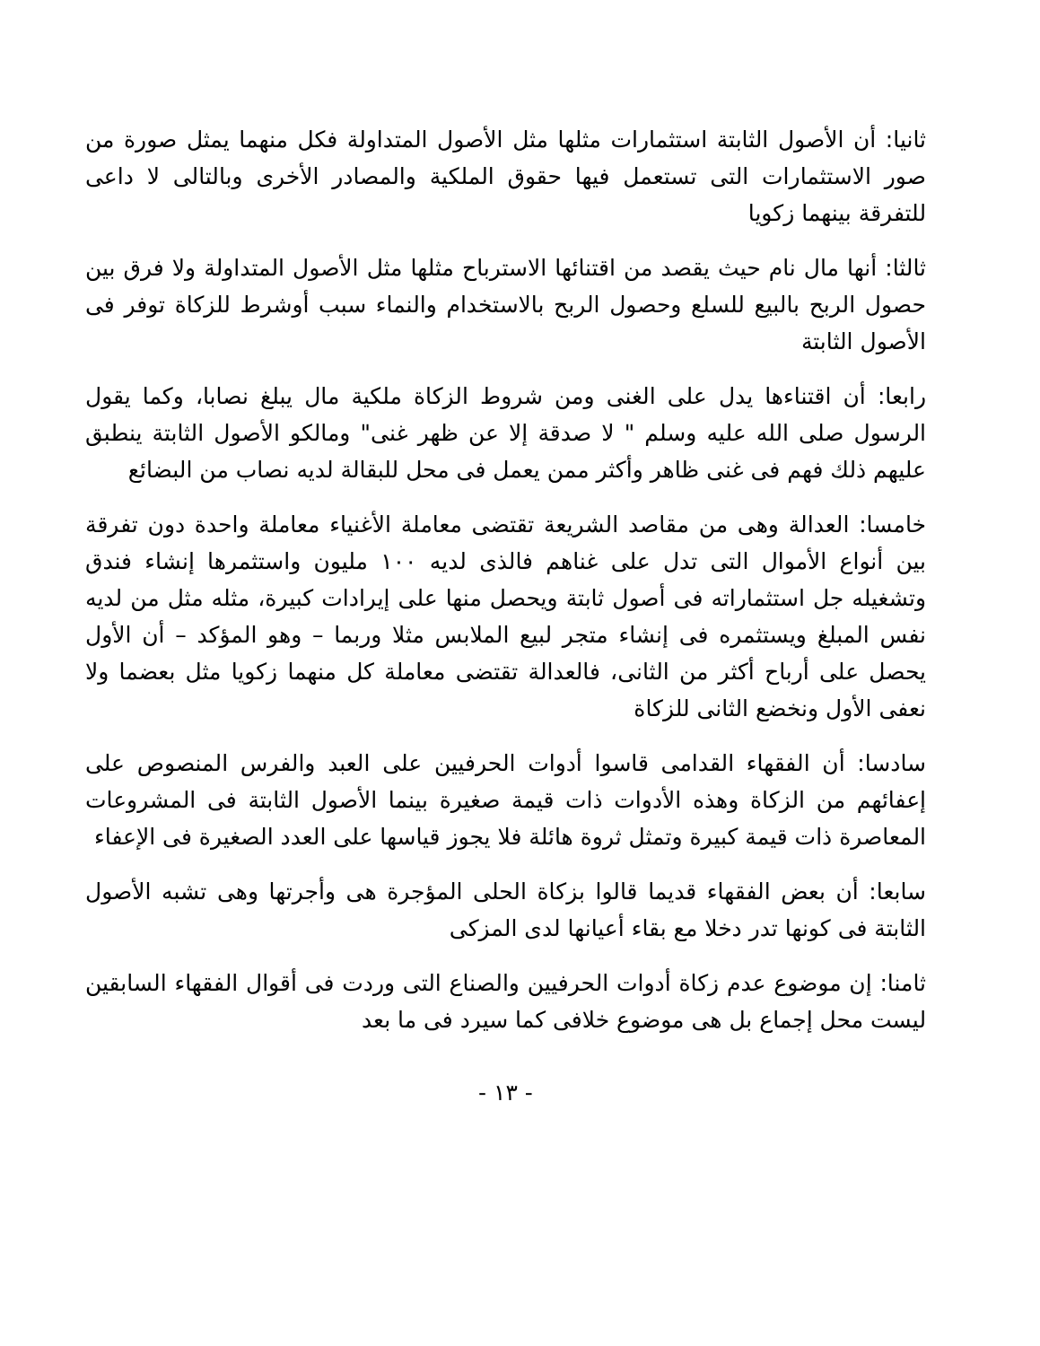ثانيا: أن الأصول الثابتة استثمارات مثلها مثل الأصول المتداولة فكل منهما يمثل صورة من صور الاستثمارات التى تستعمل فيها حقوق الملكية والمصادر الأخرى وبالتالى لا داعى للتفرقة بينهما زكويا
ثالثا: أنها مال نام حيث يقصد من اقتنائها الاسترباح مثلها مثل الأصول المتداولة ولا فرق بين حصول الربح بالبيع للسلع وحصول الربح بالاستخدام والنماء سبب أوشرط للزكاة توفر فى الأصول الثابتة
رابعا: أن اقتناءها يدل على الغنى ومن شروط الزكاة ملكية مال يبلغ نصابا، وكما يقول الرسول صلى الله عليه وسلم " لا صدقة إلا عن ظهر غنى" ومالكو الأصول الثابتة ينطبق عليهم ذلك فهم فى غنى ظاهر وأكثر ممن يعمل فى محل للبقالة لديه نصاب من البضائع
خامسا: العدالة وهى من مقاصد الشريعة تقتضى معاملة الأغنياء معاملة واحدة دون تفرقة بين أنواع الأموال التى تدل على غناهم فالذى لديه ١٠٠ مليون واستثمرها إنشاء فندق وتشغيله جل استثماراته فى أصول ثابتة ويحصل منها على إيرادات كبيرة، مثله مثل من لديه نفس المبلغ ويستثمره فى إنشاء متجر لبيع الملابس مثلا وربما – وهو المؤكد – أن الأول يحصل على أرباح أكثر من الثانى، فالعدالة تقتضى معاملة كل منهما زكويا مثل بعضما ولا نعفى الأول ونخضع الثانى للزكاة
سادسا: أن الفقهاء القدامى قاسوا أدوات الحرفيين على العبد والفرس المنصوص على إعفائهم من الزكاة وهذه الأدوات ذات قيمة صغيرة بينما الأصول الثابتة فى المشروعات المعاصرة ذات قيمة كبيرة وتمثل ثروة هائلة فلا يجوز قياسها على العدد الصغيرة فى الإعفاء
سابعا: أن بعض الفقهاء قديما قالوا بزكاة الحلى المؤجرة هى وأجرتها وهى تشبه الأصول الثابتة فى كونها تدر دخلا مع بقاء أعيانها لدى المزكى
ثامنا: إن موضوع عدم زكاة أدوات الحرفيين والصناع التى وردت فى أقوال الفقهاء السابقين ليست محل إجماع بل هى موضوع خلافى كما سيرد فى ما بعد
- ١٣ -